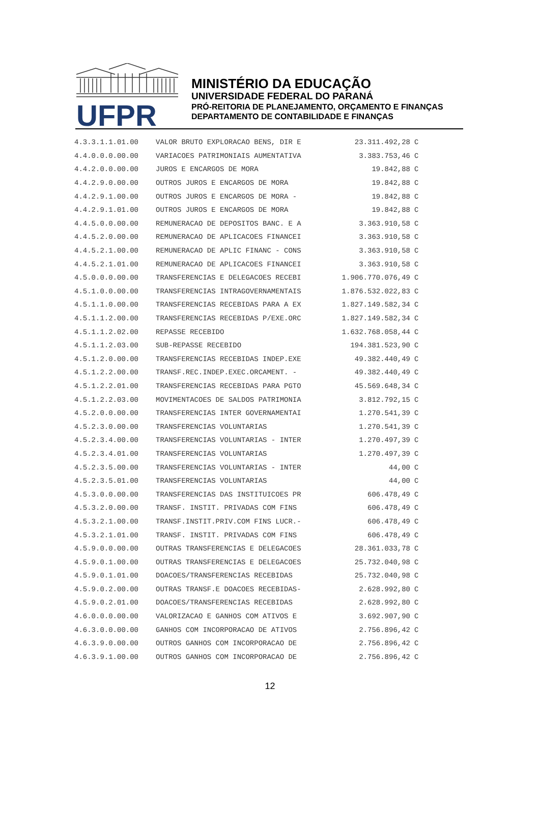UFPR
MINISTÉRIO DA EDUCAÇÃO
UNIVERSIDADE FEDERAL DO PARANÁ
PRÓ-REITORIA DE PLANEJAMENTO, ORÇAMENTO E FINANÇAS
DEPARTAMENTO DE CONTABILIDADE E FINANÇAS
| 4.3.3.1.1.01.00 | VALOR BRUTO EXPLORACAO BENS, DIR E | 23.311.492,28 | C |
| 4.4.0.0.0.00.00 | VARIACOES PATRIMONIAIS AUMENTATIVA | 3.383.753,46 | C |
| 4.4.2.0.0.00.00 | JUROS E ENCARGOS DE MORA | 19.842,88 | C |
| 4.4.2.9.0.00.00 | OUTROS JUROS E ENCARGOS DE MORA | 19.842,88 | C |
| 4.4.2.9.1.00.00 | OUTROS JUROS E ENCARGOS DE MORA - | 19.842,88 | C |
| 4.4.2.9.1.01.00 | OUTROS JUROS E ENCARGOS DE MORA | 19.842,88 | C |
| 4.4.5.0.0.00.00 | REMUNERACAO DE DEPOSITOS BANC. E A | 3.363.910,58 | C |
| 4.4.5.2.0.00.00 | REMUNERACAO DE APLICACOES FINANCEI | 3.363.910,58 | C |
| 4.4.5.2.1.00.00 | REMUNERACAO DE APLIC FINANC - CONS | 3.363.910,58 | C |
| 4.4.5.2.1.01.00 | REMUNERACAO DE APLICACOES FINANCEI | 3.363.910,58 | C |
| 4.5.0.0.0.00.00 | TRANSFERENCIAS E DELEGACOES RECEBI | 1.906.770.076,49 | C |
| 4.5.1.0.0.00.00 | TRANSFERENCIAS INTRAGOVERNAMENTAIS | 1.876.532.022,83 | C |
| 4.5.1.1.0.00.00 | TRANSFERENCIAS RECEBIDAS PARA A EX | 1.827.149.582,34 | C |
| 4.5.1.1.2.00.00 | TRANSFERENCIAS RECEBIDAS P/EXE.ORC | 1.827.149.582,34 | C |
| 4.5.1.1.2.02.00 | REPASSE RECEBIDO | 1.632.768.058,44 | C |
| 4.5.1.1.2.03.00 | SUB-REPASSE RECEBIDO | 194.381.523,90 | C |
| 4.5.1.2.0.00.00 | TRANSFERENCIAS RECEBIDAS INDEP.EXE | 49.382.440,49 | C |
| 4.5.1.2.2.00.00 | TRANSF.REC.INDEP.EXEC.ORCAMENT. - | 49.382.440,49 | C |
| 4.5.1.2.2.01.00 | TRANSFERENCIAS RECEBIDAS PARA PGTO | 45.569.648,34 | C |
| 4.5.1.2.2.03.00 | MOVIMENTACOES DE SALDOS PATRIMONIA | 3.812.792,15 | C |
| 4.5.2.0.0.00.00 | TRANSFERENCIAS INTER GOVERNAMENTAI | 1.270.541,39 | C |
| 4.5.2.3.0.00.00 | TRANSFERENCIAS VOLUNTARIAS | 1.270.541,39 | C |
| 4.5.2.3.4.00.00 | TRANSFERENCIAS VOLUNTARIAS - INTER | 1.270.497,39 | C |
| 4.5.2.3.4.01.00 | TRANSFERENCIAS VOLUNTARIAS | 1.270.497,39 | C |
| 4.5.2.3.5.00.00 | TRANSFERENCIAS VOLUNTARIAS - INTER | 44,00 | C |
| 4.5.2.3.5.01.00 | TRANSFERENCIAS VOLUNTARIAS | 44,00 | C |
| 4.5.3.0.0.00.00 | TRANSFERENCIAS DAS INSTITUICOES PR | 606.478,49 | C |
| 4.5.3.2.0.00.00 | TRANSF. INSTIT. PRIVADAS COM FINS | 606.478,49 | C |
| 4.5.3.2.1.00.00 | TRANSF.INSTIT.PRIV.COM FINS LUCR.- | 606.478,49 | C |
| 4.5.3.2.1.01.00 | TRANSF. INSTIT. PRIVADAS COM FINS | 606.478,49 | C |
| 4.5.9.0.0.00.00 | OUTRAS TRANSFERENCIAS E DELEGACOES | 28.361.033,78 | C |
| 4.5.9.0.1.00.00 | OUTRAS TRANSFERENCIAS E DELEGACOES | 25.732.040,98 | C |
| 4.5.9.0.1.01.00 | DOACOES/TRANSFERENCIAS RECEBIDAS | 25.732.040,98 | C |
| 4.5.9.0.2.00.00 | OUTRAS TRANSF.E DOACOES RECEBIDAS- | 2.628.992,80 | C |
| 4.5.9.0.2.01.00 | DOACOES/TRANSFERENCIAS RECEBIDAS | 2.628.992,80 | C |
| 4.6.0.0.0.00.00 | VALORIZACAO E GANHOS COM ATIVOS E | 3.692.907,90 | C |
| 4.6.3.0.0.00.00 | GANHOS COM INCORPORACAO DE ATIVOS | 2.756.896,42 | C |
| 4.6.3.9.0.00.00 | OUTROS GANHOS COM INCORPORACAO DE | 2.756.896,42 | C |
| 4.6.3.9.1.00.00 | OUTROS GANHOS COM INCORPORACAO DE | 2.756.896,42 | C |
12